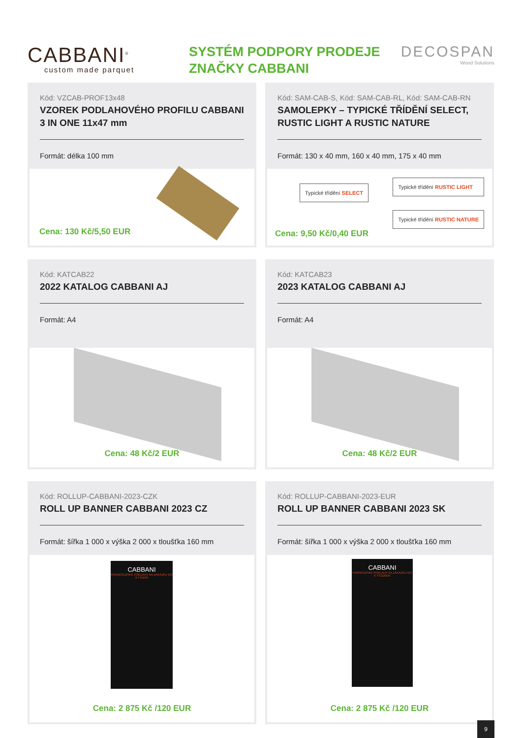CABBANI<sup>®</sup>
custom made parquet
SYSTÉM PODPORY PRODEJE
ZNAČKY CABBANI
DECOSPAN
Wood Solutions
Kód: VZCAB-PROF13x48
VZOREK PODLAHOVÉHO PROFILU CABBANI 3 IN ONE 11x47 mm
Formát: délka 100 mm
Cena: 130 Kč/5,50 EUR
Kód: SAM-CAB-S, Kód: SAM-CAB-RL, Kód: SAM-CAB-RN
SAMOLEPKY – TYPICKÉ TŘÍDĚNÍ SELECT, RUSTIC LIGHT A RUSTIC NATURE
Formát: 130 x 40 mm, 160 x 40 mm, 175 x 40 mm
Typické třídění SELECT
Cena: 9,50 Kč/0,40 EUR
Typické třídění RUSTIC LIGHT
Typické třídění RUSTIC NATURE
Kód: KATCAB22
2022 KATALOG CABBANI AJ
Formát: A4
Cena: 48 Kč/2 EUR
Kód: KATCAB23
2023 KATALOG CABBANI AJ
Formát: A4
Cena: 48 Kč/2 EUR
Kód: ROLLUP-CABBANI-2023-CZK
ROLL UP BANNER CABBANI 2023 CZ
Formát: šířka 1 000 x výška 2 000 x tloušťka 160 mm
CABBANI
FRANCOUZSKÉ PODLAHY NA ZAKÁZKU DO 6 TÝDNŮ
Cena: 2 875 Kč /120 EUR
Kód: ROLLUP-CABBANI-2023-EUR
ROLL UP BANNER CABBANI 2023 SK
Formát: šířka 1 000 x výška 2 000 x tloušťka 160 mm
CABBANI
FRANCÚZSKE PODLAHY ZA ZÁKAZKU DO 6 TÝŽDŇOV
Cena: 2 875 Kč /120 EUR
9